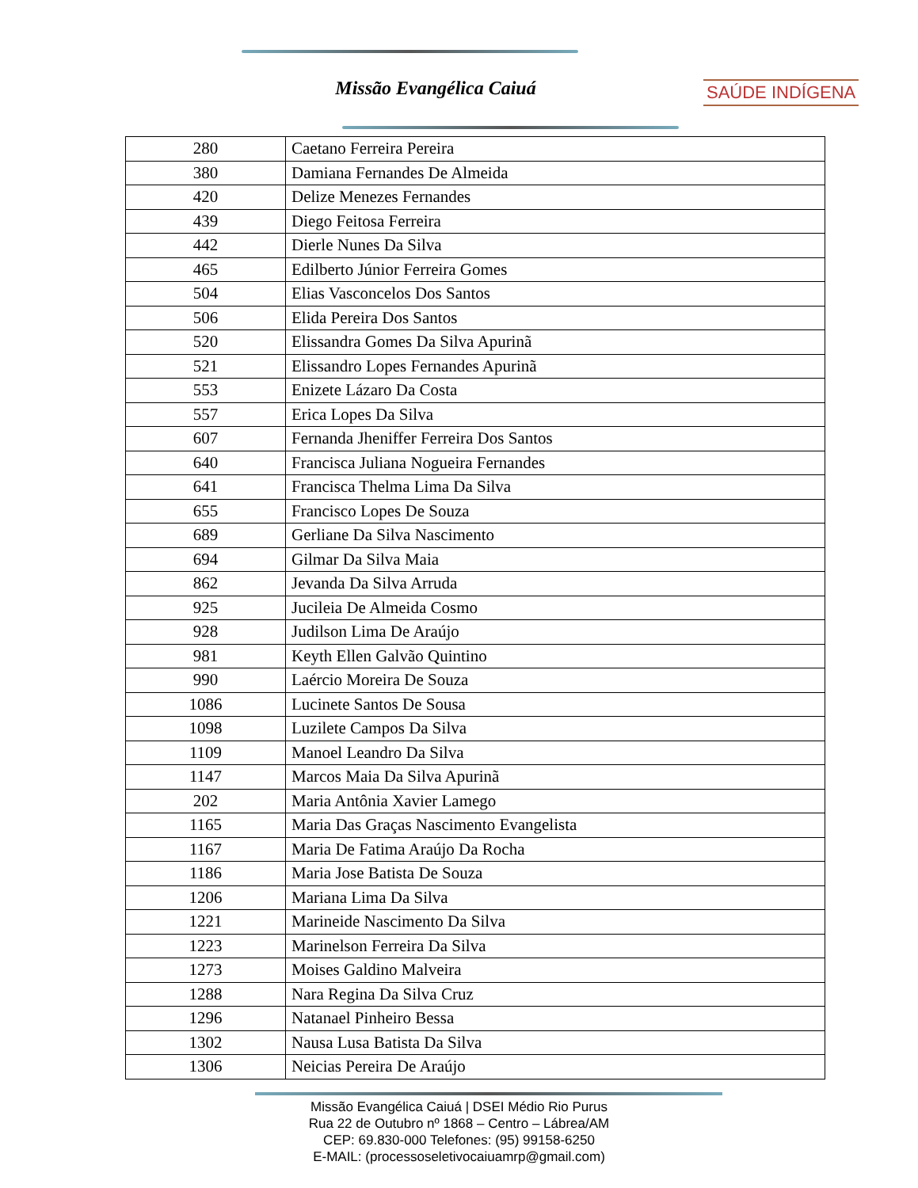Missão Evangélica Caiuá SAÚDE INDÍGENA
| 280 | Caetano Ferreira Pereira |
| 380 | Damiana Fernandes De Almeida |
| 420 | Delize Menezes Fernandes |
| 439 | Diego Feitosa Ferreira |
| 442 | Dierle Nunes Da Silva |
| 465 | Edilberto Júnior Ferreira Gomes |
| 504 | Elias Vasconcelos Dos Santos |
| 506 | Elida Pereira Dos Santos |
| 520 | Elissandra Gomes Da Silva Apurinã |
| 521 | Elissandro Lopes Fernandes Apurinã |
| 553 | Enizete Lázaro Da Costa |
| 557 | Erica Lopes Da Silva |
| 607 | Fernanda Jheniffer Ferreira Dos Santos |
| 640 | Francisca Juliana Nogueira Fernandes |
| 641 | Francisca Thelma Lima Da Silva |
| 655 | Francisco Lopes De Souza |
| 689 | Gerliane Da Silva Nascimento |
| 694 | Gilmar Da Silva Maia |
| 862 | Jevanda Da Silva Arruda |
| 925 | Jucileia De Almeida Cosmo |
| 928 | Judilson Lima De Araújo |
| 981 | Keyth Ellen Galvão Quintino |
| 990 | Laércio Moreira De Souza |
| 1086 | Lucinete Santos De Sousa |
| 1098 | Luzilete Campos Da Silva |
| 1109 | Manoel Leandro Da Silva |
| 1147 | Marcos Maia Da Silva Apurinã |
| 202 | Maria Antônia Xavier Lamego |
| 1165 | Maria Das Graças Nascimento Evangelista |
| 1167 | Maria De Fatima Araújo Da Rocha |
| 1186 | Maria Jose Batista De Souza |
| 1206 | Mariana Lima Da Silva |
| 1221 | Marineide Nascimento Da Silva |
| 1223 | Marinelson Ferreira Da Silva |
| 1273 | Moises Galdino Malveira |
| 1288 | Nara Regina Da Silva Cruz |
| 1296 | Natanael Pinheiro Bessa |
| 1302 | Nausa Lusa Batista Da Silva |
| 1306 | Neicias Pereira De Araújo |
Missão Evangélica Caiuá | DSEI Médio Rio Purus
Rua 22 de Outubro nº 1868 – Centro – Lábrea/AM
CEP: 69.830-000 Telefones: (95) 99158-6250
E-MAIL: (processoseletivocaiuamrp@gmail.com)